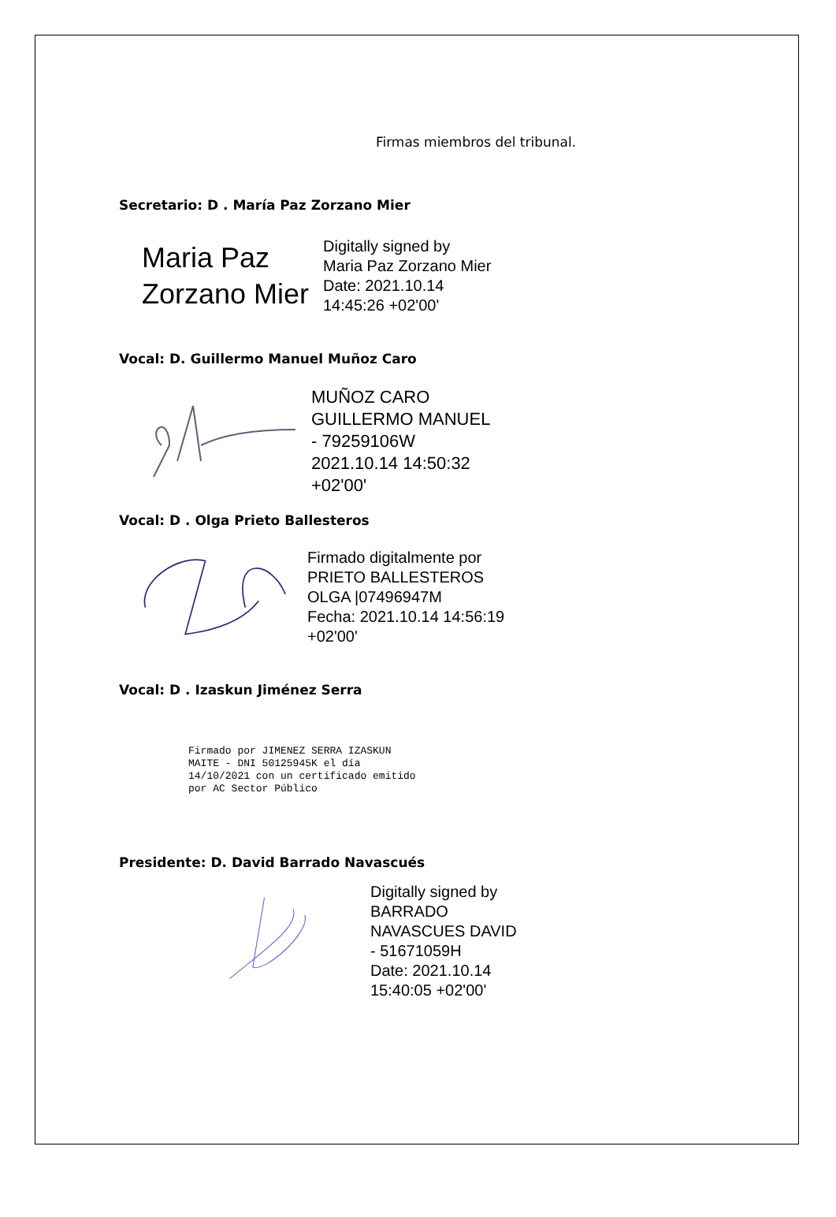Firmas miembros del tribunal.
Secretario: D . María Paz Zorzano Mier
Maria Paz Zorzano Mier
Digitally signed by
Maria Paz Zorzano Mier
Date: 2021.10.14
14:45:26 +02'00'
Vocal: D. Guillermo Manuel Muñoz Caro
MUÑOZ CARO
GUILLERMO MANUEL
- 79259106W
2021.10.14 14:50:32
+02'00'
Vocal: D . Olga Prieto Ballesteros
Firmado digitalmente por
PRIETO BALLESTEROS
OLGA |07496947M
Fecha: 2021.10.14 14:56:19
+02'00'
Vocal: D . Izaskun Jiménez Serra
Firmado por JIMENEZ SERRA IZASKUN
MAITE - DNI 50125945K el día
14/10/2021 con un certificado emitido
por AC Sector Público
Presidente: D. David Barrado Navascués
Digitally signed by
BARRADO
NAVASCUES DAVID
- 51671059H
Date: 2021.10.14
15:40:05 +02'00'